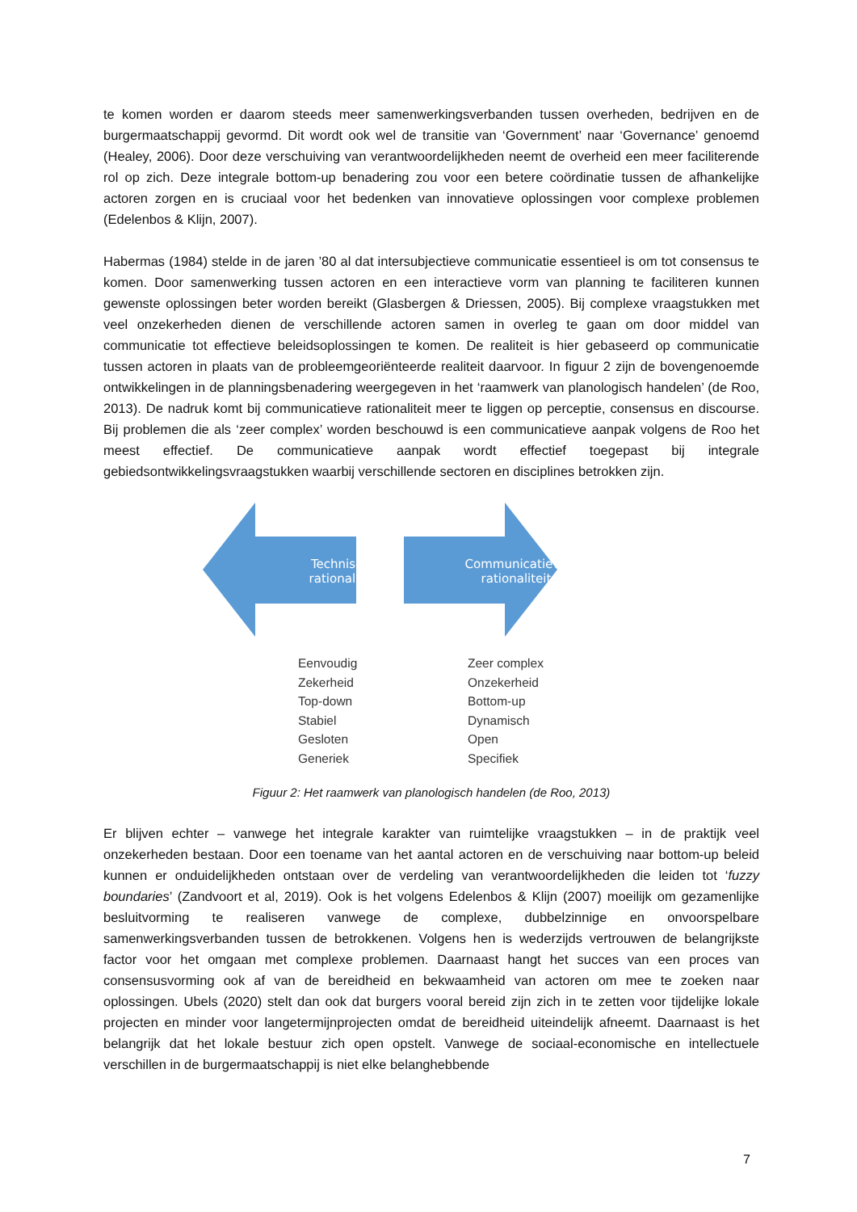te komen worden er daarom steeds meer samenwerkingsverbanden tussen overheden, bedrijven en de burgermaatschappij gevormd. Dit wordt ook wel de transitie van ‘Government’ naar ‘Governance’ genoemd (Healey, 2006). Door deze verschuiving van verantwoordelijkheden neemt de overheid een meer faciliterende rol op zich. Deze integrale bottom-up benadering zou voor een betere coördinatie tussen de afhankelijke actoren zorgen en is cruciaal voor het bedenken van innovatieve oplossingen voor complexe problemen (Edelenbos & Klijn, 2007).
Habermas (1984) stelde in de jaren ’80 al dat intersubjectieve communicatie essentieel is om tot consensus te komen. Door samenwerking tussen actoren en een interactieve vorm van planning te faciliteren kunnen gewenste oplossingen beter worden bereikt (Glasbergen & Driessen, 2005). Bij complexe vraagstukken met veel onzekerheden dienen de verschillende actoren samen in overleg te gaan om door middel van communicatie tot effectieve beleidsoplossingen te komen. De realiteit is hier gebaseerd op communicatie tussen actoren in plaats van de probleemgeoriënteerde realiteit daarvoor. In figuur 2 zijn de bovengenoemde ontwikkelingen in de planningsbenadering weergegeven in het ‘raamwerk van planologisch handelen’ (de Roo, 2013). De nadruk komt bij communicatieve rationaliteit meer te liggen op perceptie, consensus en discourse. Bij problemen die als ‘zeer complex’ worden beschouwd is een communicatieve aanpak volgens de Roo het meest effectief. De communicatieve aanpak wordt effectief toegepast bij integrale gebiedsontwikkelingsvraagstukken waarbij verschillende sectoren en disciplines betrokken zijn.
Technische
rationaliteit
Communicatieve
rationaliteit
Eenvoudig
Zekerheid
Top-down
Stabiel
Gesloten
Generiek
Zeer complex
Onzekerheid
Bottom-up
Dynamisch
Open
Specifiek
Figuur 2: Het raamwerk van planologisch handelen (de Roo, 2013)
Er blijven echter – vanwege het integrale karakter van ruimtelijke vraagstukken – in de praktijk veel onzekerheden bestaan. Door een toename van het aantal actoren en de verschuiving naar bottom-up beleid kunnen er onduidelijkheden ontstaan over de verdeling van verantwoordelijkheden die leiden tot ‘fuzzy boundaries’ (Zandvoort et al, 2019). Ook is het volgens Edelenbos & Klijn (2007) moeilijk om gezamenlijke besluitvorming te realiseren vanwege de complexe, dubbelzinnige en onvoorspelbare samenwerkingsverbanden tussen de betrokkenen. Volgens hen is wederzijds vertrouwen de belangrijkste factor voor het omgaan met complexe problemen. Daarnaast hangt het succes van een proces van consensusvorming ook af van de bereidheid en bekwaamheid van actoren om mee te zoeken naar oplossingen. Ubels (2020) stelt dan ook dat burgers vooral bereid zijn zich in te zetten voor tijdelijke lokale projecten en minder voor langetermijnprojecten omdat de bereidheid uiteindelijk afneemt. Daarnaast is het belangrijk dat het lokale bestuur zich open opstelt. Vanwege de sociaal-economische en intellectuele verschillen in de burgermaatschappij is niet elke belanghebbende
7